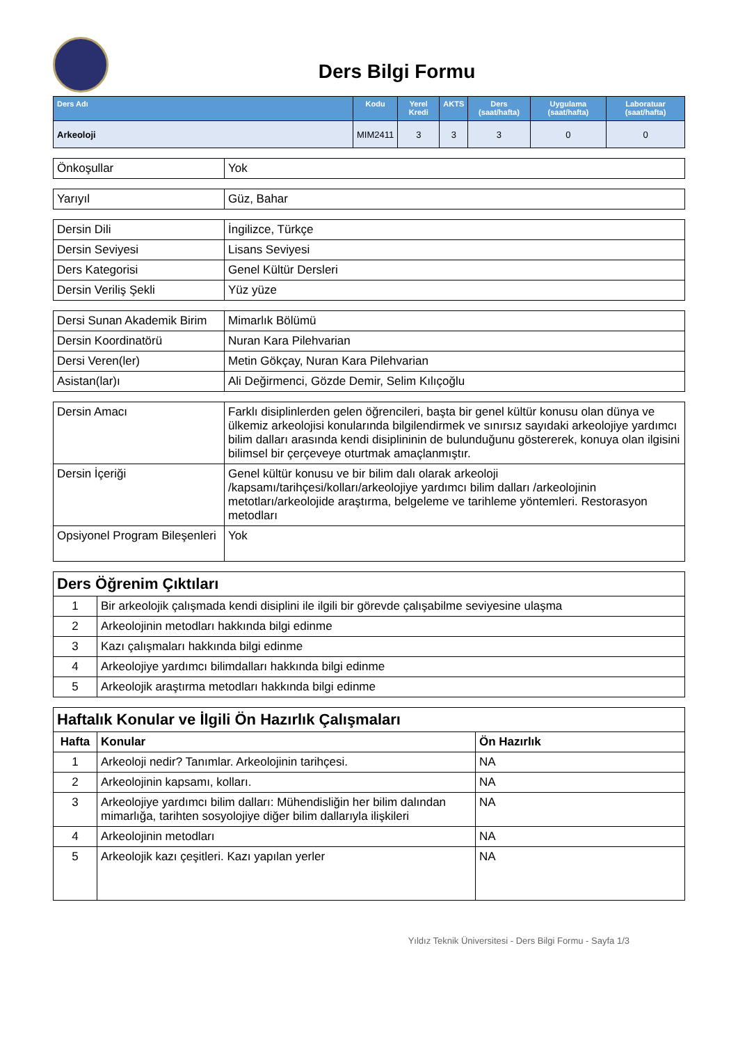Ders Bilgi Formu
| Ders Adı | Kodu | Yerel Kredi | AKTS | Ders (saat/hafta) | Uygulama (saat/hafta) | Laboratuar (saat/hafta) |
| --- | --- | --- | --- | --- | --- | --- |
| Arkeoloji | MIM2411 | 3 | 3 | 3 | 0 | 0 |
| Önkoşullar | Yok |
| Yarıyıl | Güz, Bahar |
| Dersin Dili | İngilizce, Türkçe |
| Dersin Seviyesi | Lisans Seviyesi |
| Ders Kategorisi | Genel Kültür Dersleri |
| Dersin Veriliş Şekli | Yüz yüze |
| Dersi Sunan Akademik Birim | Mimarlık Bölümü |
| Dersin Koordinatörü | Nuran Kara Pilehvarian |
| Dersi Veren(ler) | Metin Gökçay, Nuran Kara Pilehvarian |
| Asistan(lar)ı | Ali Değirmenci, Gözde Demir, Selim Kılıçoğlu |
| Dersin Amacı | Farklı disiplinlerden gelen öğrencileri, başta bir genel kültür konusu olan dünya ve ülkemiz arkeolojisi konularında bilgilendirmek ve sınırsız sayıdaki arkeolojiye yardımcı bilim dalları arasında kendi disiplininin de bulunduğunu göstererek, konuya olan ilgisini bilimsel bir çerçeveye oturtmak amaçlanmıştır. |
| Dersin İçeriği | Genel kültür konusu ve bir bilim dalı olarak arkeoloji /kapsamı/tarihçesi/kolları/arkeolojiye yardımcı bilim dalları /arkeolojinin metotları/arkeolojide araştırma, belgeleme ve tarihleme yöntemleri. Restorasyon metodları |
| Opsiyonel Program Bileşenleri | Yok |
| Ders Öğrenim Çıktıları | |
| 1 | Bir arkeolojik çalışmada kendi disiplini ile ilgili bir görevde çalışabilme seviyesine ulaşma |
| 2 | Arkeolojinin metodları hakkında bilgi edinme |
| 3 | Kazı çalışmaları hakkında bilgi edinme |
| 4 | Arkeolojiye yardımcı bilimdalları hakkında bilgi edinme |
| 5 | Arkeolojik araştırma metodları hakkında bilgi edinme |
| Haftalık Konular ve İlgili Ön Hazırlık Çalışmaları | | |
| Hafta | Konular | Ön Hazırlık |
| 1 | Arkeoloji nedir? Tanımlar. Arkeolojinin tarihçesi. | NA |
| 2 | Arkeolojinin kapsamı, kolları. | NA |
| 3 | Arkeolojiye yardımcı bilim dalları: Mühendisliğin her bilim dalından mimarlığa, tarihten sosyolojiye diğer bilim dallarıyla ilişkileri | NA |
| 4 | Arkeolojinin metodları | NA |
| 5 | Arkeolojik kazı çeşitleri. Kazı yapılan yerler | NA |
Yıldız Teknik Üniversitesi - Ders Bilgi Formu - Sayfa 1/3